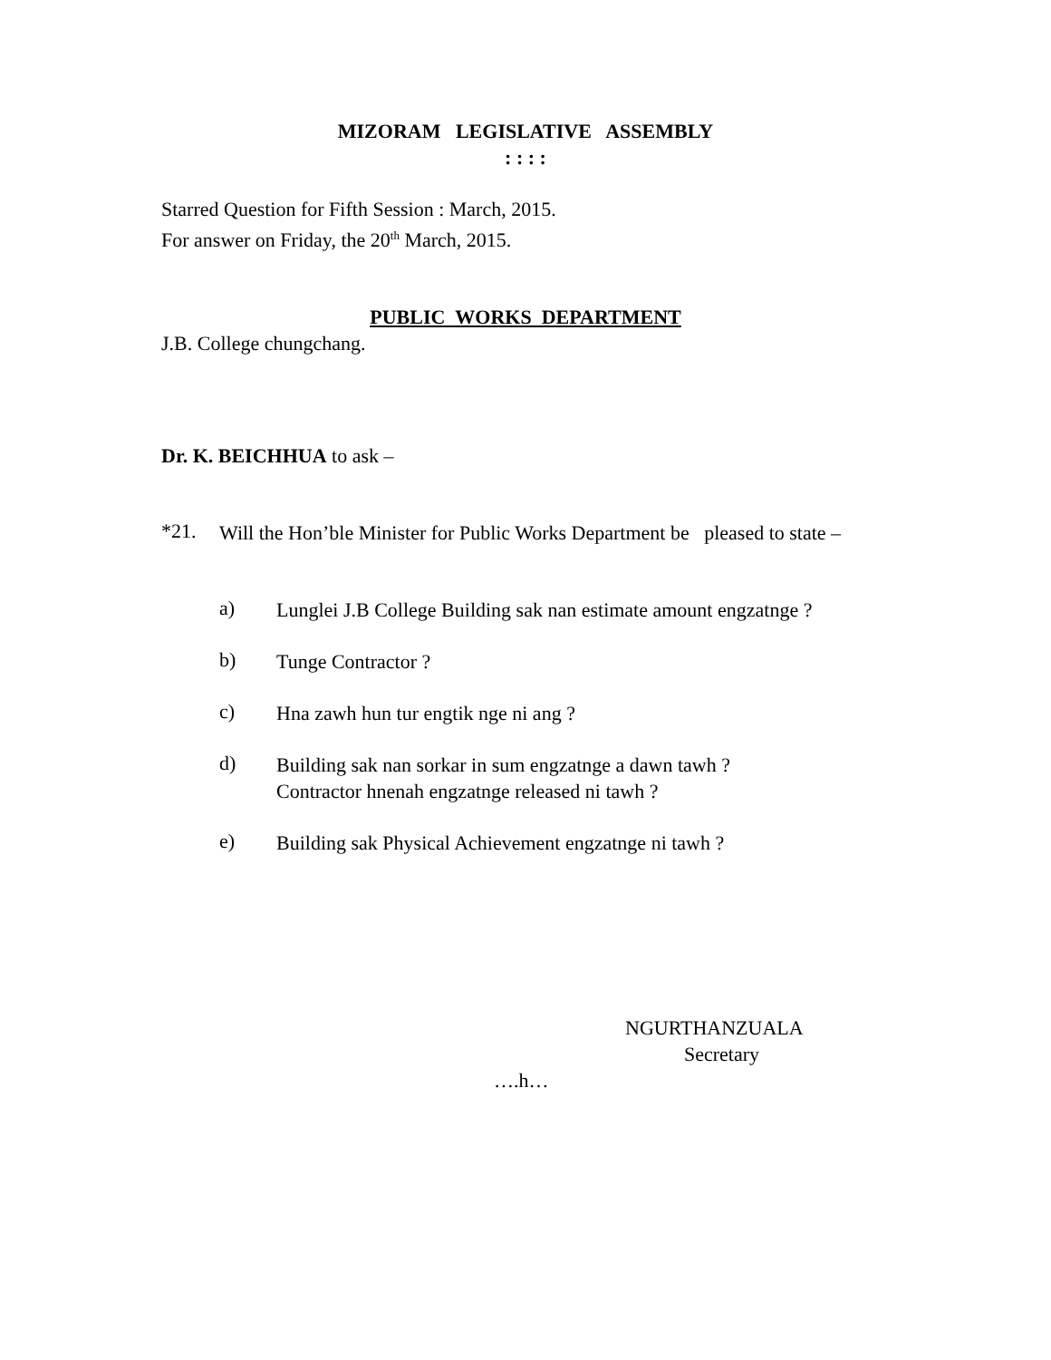MIZORAM LEGISLATIVE ASSEMBLY
: : : :
Starred Question for Fifth Session : March, 2015.
For answer on Friday, the 20<sup>th</sup> March, 2015.
PUBLIC WORKS DEPARTMENT
J.B. College chungchang.
Dr. K. BEICHHUA to ask –
*21.
Will the Hon’ble Minister for Public Works Department be pleased to state –
a)
Lunglei J.B College Building sak nan estimate amount engzatnge ?
b)
Tunge Contractor ?
c)
Hna zawh hun tur engtik nge ni ang ?
d)
Building sak nan sorkar in sum engzatnge a dawn tawh ?
Contractor hnenah engzatnge released ni tawh ?
e)
Building sak Physical Achievement engzatnge ni tawh ?
NGURTHANZUALA
Secretary
….h…